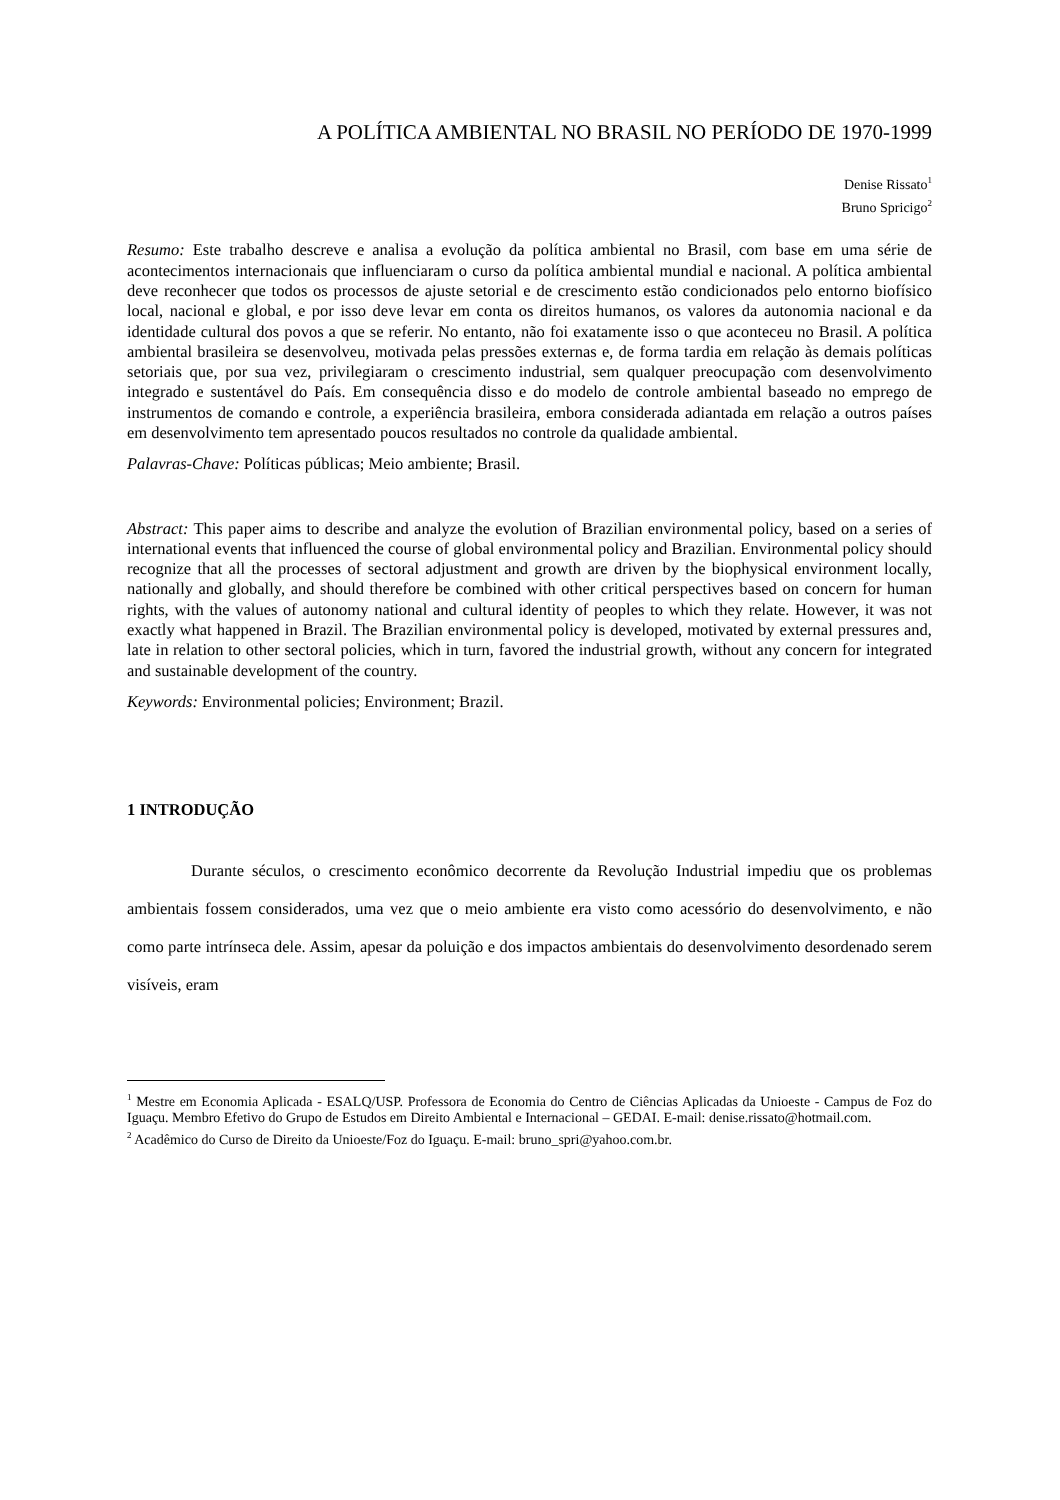A POLÍTICA AMBIENTAL NO BRASIL NO PERÍODO DE 1970-1999
Denise Rissato<sup>1</sup>
Bruno Spricigo<sup>2</sup>
Resumo: Este trabalho descreve e analisa a evolução da política ambiental no Brasil, com base em uma série de acontecimentos internacionais que influenciaram o curso da política ambiental mundial e nacional. A política ambiental deve reconhecer que todos os processos de ajuste setorial e de crescimento estão condicionados pelo entorno biofísico local, nacional e global, e por isso deve levar em conta os direitos humanos, os valores da autonomia nacional e da identidade cultural dos povos a que se referir. No entanto, não foi exatamente isso o que aconteceu no Brasil. A política ambiental brasileira se desenvolveu, motivada pelas pressões externas e, de forma tardia em relação às demais políticas setoriais que, por sua vez, privilegiaram o crescimento industrial, sem qualquer preocupação com desenvolvimento integrado e sustentável do País. Em consequência disso e do modelo de controle ambiental baseado no emprego de instrumentos de comando e controle, a experiência brasileira, embora considerada adiantada em relação a outros países em desenvolvimento tem apresentado poucos resultados no controle da qualidade ambiental.
Palavras-Chave: Políticas públicas; Meio ambiente; Brasil.
Abstract: This paper aims to describe and analyze the evolution of Brazilian environmental policy, based on a series of international events that influenced the course of global environmental policy and Brazilian. Environmental policy should recognize that all the processes of sectoral adjustment and growth are driven by the biophysical environment locally, nationally and globally, and should therefore be combined with other critical perspectives based on concern for human rights, with the values of autonomy national and cultural identity of peoples to which they relate. However, it was not exactly what happened in Brazil. The Brazilian environmental policy is developed, motivated by external pressures and, late in relation to other sectoral policies, which in turn, favored the industrial growth, without any concern for integrated and sustainable development of the country.
Keywords: Environmental policies; Environment; Brazil.
1 INTRODUÇÃO
Durante séculos, o crescimento econômico decorrente da Revolução Industrial impediu que os problemas ambientais fossem considerados, uma vez que o meio ambiente era visto como acessório do desenvolvimento, e não como parte intrínseca dele. Assim, apesar da poluição e dos impactos ambientais do desenvolvimento desordenado serem visíveis, eram
<sup>1</sup> Mestre em Economia Aplicada - ESALQ/USP. Professora de Economia do Centro de Ciências Aplicadas da Unioeste - Campus de Foz do Iguaçu. Membro Efetivo do Grupo de Estudos em Direito Ambiental e Internacional – GEDAI. E-mail: denise.rissato@hotmail.com.
<sup>2</sup> Acadêmico do Curso de Direito da Unioeste/Foz do Iguaçu. E-mail: bruno_spri@yahoo.com.br.